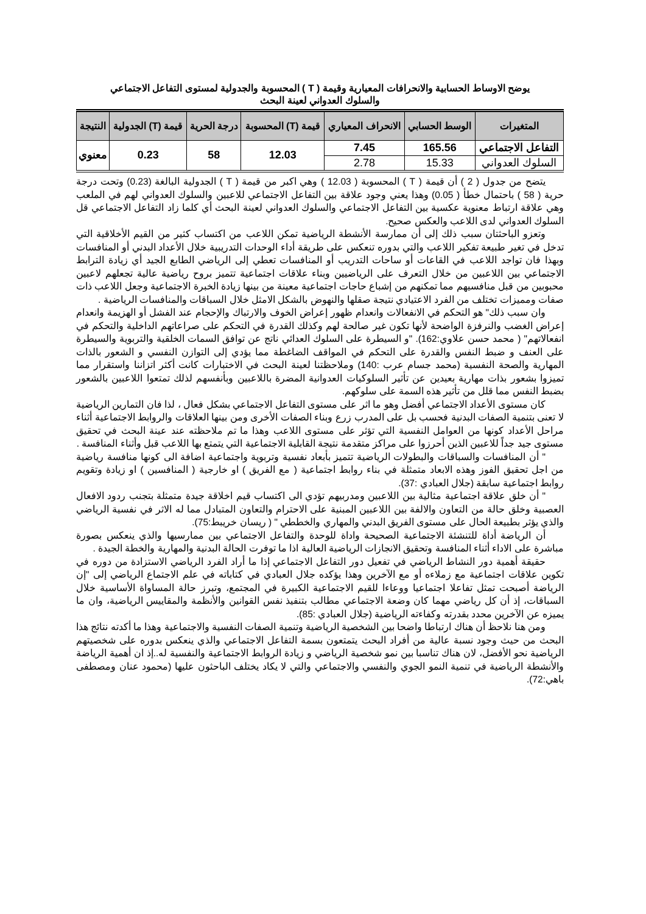يوضح الاوساط الحسابية والانحرافات المعيارية وقيمة ( T ) المحسوبة والجدولية لمستوى التفاعل الاجتماعي
والسلوك العدواني لعينة البحث
| المتغيرات | الوسط الحسابي | الانحراف المعياري | قيمة (T) المحسوبة | درجة الحرية | قيمة (T) الجدولية | النتيجة |
| --- | --- | --- | --- | --- | --- | --- |
| التفاعل الاجتماعي | 165.56 | 7.45 | 12.03 | 58 | 0.23 | معنوي |
| السلوك العدواني | 15.33 | 2.78 | | | | |
يتضح من جدول ( 2 ) أن قيمة ( T ) المحسوبة ( 12.03 ) وهي اكبر من قيمة ( T ) الجدولية البالغة (0.23) وتحت درجة حرية ( 58 ) باحتمال خطأ ( 0.05) وهذا يعني وجود علاقة بين التفاعل الاجتماعي للاعبين والسلوك العدواني لهم في الملعب وهي علاقة ارتباط معنوية عكسية بين التفاعل الاجتماعي والسلوك العدواني لعينة البحث أي كلما زاد التفاعل الاجتماعي قل السلوك العدواني لدى اللاعب والعكس صحيح.
وتعزو الباحثتان سبب ذلك إلى أن ممارسة الأنشطة الرياضية تمكن اللاعب من اكتساب كثير من القيم الأخلاقية التي تدخل في تغير طبيعة تفكير اللاعب والتي بدوره تنعكس على طريقة أداء الوحدات التدريبية خلال الأعداد البدني أو المنافسات وبهذا فان تواجد اللاعب في القاعات أو ساحات التدريب أو المنافسات تعطي إلى الرياضي الطابع الجيد أي زيادة الترابط الاجتماعي بين اللاعبين من خلال التعرف على الرياضيين وبناء علاقات اجتماعية تتميز بروح رياضية عالية تجعلهم لاعبين محبوبين من قبل منافسيهم مما تمكنهم من إشباع حاجات اجتماعية معينة من بينها زيادة الخبرة الاجتماعية وجعل اللاعب ذات صفات ومميزات تختلف من الفرد الاعتيادي نتيجة صقلها والنهوض بالشكل الامثل خلال السباقات والمنافسات الرياضية .
وان سبب ذلك" هو التحكم في الانفعالات وانعدام ظهور إعراض الخوف والارتباك والإحجام عند الفشل أو الهزيمة وانعدام إعراض الغضب والنرفزة الواضحة لأنها تكون غير صالحة لهم وكذلك القدرة في التحكم على صراعاتهم الداخلية والتحكم في انفعالاتهم" ( محمد حسن علاوي:162). "و السيطرة على السلوك العدائي ناتج عن توافق السمات الخلقية والتربوية والسيطرة على العنف و ضبط النفس والقدرة على التحكم في المواقف الضاغطة مما يؤدي إلى التوازن النفسي و الشعور بالذات المهارية والصحة النفسية (محمد جسام عرب :140) وملاحظتنا لعينة البحث في الاختبارات كانت أكثر اتزاننا واستقرار مما تميزوا بشعور بذات مهارية بعيدين عن تأثير السلوكيات العدوانية المضرة باللاعبين وبأنفسهم لذلك تمتعوا اللاعبين بالشعور بضبط النفس مما قلل من تأثير هذه السمة على سلوكهم.
كان مستوى الأعداد الاجتماعي أفضل وهو ما اثر على مستوى التفاعل الاجتماعي بشكل فعال ، لذا فان التمارين الرياضية لا تعنى بتنمية الصفات البدنية فحسب بل على المدرب زرع وبناء الصفات الأخرى ومن بينها العلاقات والروابط الاجتماعية أثناء مراحل الأعداد كونها من العوامل النفسية التي تؤثر على مستوى اللاعب وهذا ما تم ملاحظته عند عينة البحث في تحقيق مستوى جيد جداً للاعبين الذين أحرزوا على مراكز متقدمة نتيجة القابلية الاجتماعية التي يتمتع بها اللاعب قبل وأثناء المنافسة .
" أن المنافسات والسباقات والبطولات الرياضية تتميز بأبعاد نفسية وتربوية واجتماعية اضافة الى كونها منافسة رياضية من اجل تحقيق الفوز وهذه الابعاد متمثلة في بناء روابط اجتماعية ( مع الفريق ) او خارجية ( المنافسين ) او زيادة وتقويم روابط اجتماعية سابقة (جلال العبادي :37).
" أن خلق علاقة اجتماعية مثالية بين اللاعبين ومدربيهم تؤدي الى اكتساب قيم اخلاقة جيدة متمثلة بتجنب ردود الافعال العصبية وخلق حالة من التعاون والالفة بين اللاعبين المبنية على الاحترام والتعاون المتبادل مما له الاثر في نفسية الرياضي والذي يؤثر بطبيعة الحال على مستوى الفريق البدني والمهاري والخططي " ( ريسان خريبط:75).
أن الرياضة أداة للتنشئة الاجتماعية الصحيحة واداة للوحدة والتفاعل الاجتماعي بين ممارسيها والذي ينعكس بصورة مباشرة على الاداء أثناء المنافسة وتحقيق الانجازات الرياضية العالية اذا ما توفرت الحالة البدنية والمهارية والخطة الجيدة .
حقيقة أهمية دور النشاط الرياضي في تفعيل دور التفاعل الاجتماعي إذا ما أراد الفرد الرياضي الاستزادة من دوره في تكوين علاقات اجتماعية مع زملاءه أو مع الآخرين وهذا يؤكده جلال العبادي في كتاباته في علم الاجتماع الرياضي إلى "إن الرياضة أصبحت تمثل تفاعلا اجتماعيا ووعاءا للقيم الاجتماعية الكبيرة في المجتمع، وتبرز حالة المساواة الأساسية خلال السباقات، إذ أن كل رياضي مهما كان وضعة الاجتماعي مطالب بتنفيذ نفس القوانين والأنظمة والمقاييس الرياضية، وان ما يميزه عن الآخرين محدد بقدرته وكفاءته الرياضية (جلال العبادي :85).
ومن هنا نلاحظ أن هناك ارتباطا واضحا بين الشخصية الرياضية وتنمية الصفات النفسية والاجتماعية وهذا ما أكدته نتائج هذا البحث من حيث وجود نسبة عالية من أفراد البحث يتمتعون بسمة التفاعل الاجتماعي والذي ينعكس بدوره على شخصيتهم الرياضية نحو الأفضل، لان هناك تناسبا بين نمو شخصية الرياضي و زيادة الروابط الاجتماعية والنفسية له..إذ ان أهمية الرياضة والأنشطة الرياضية في تنمية النمو الجوي والنفسي والاجتماعي والتي لا يكاد يختلف الباحثون عليها (محمود عنان ومصطفى باهي:72).